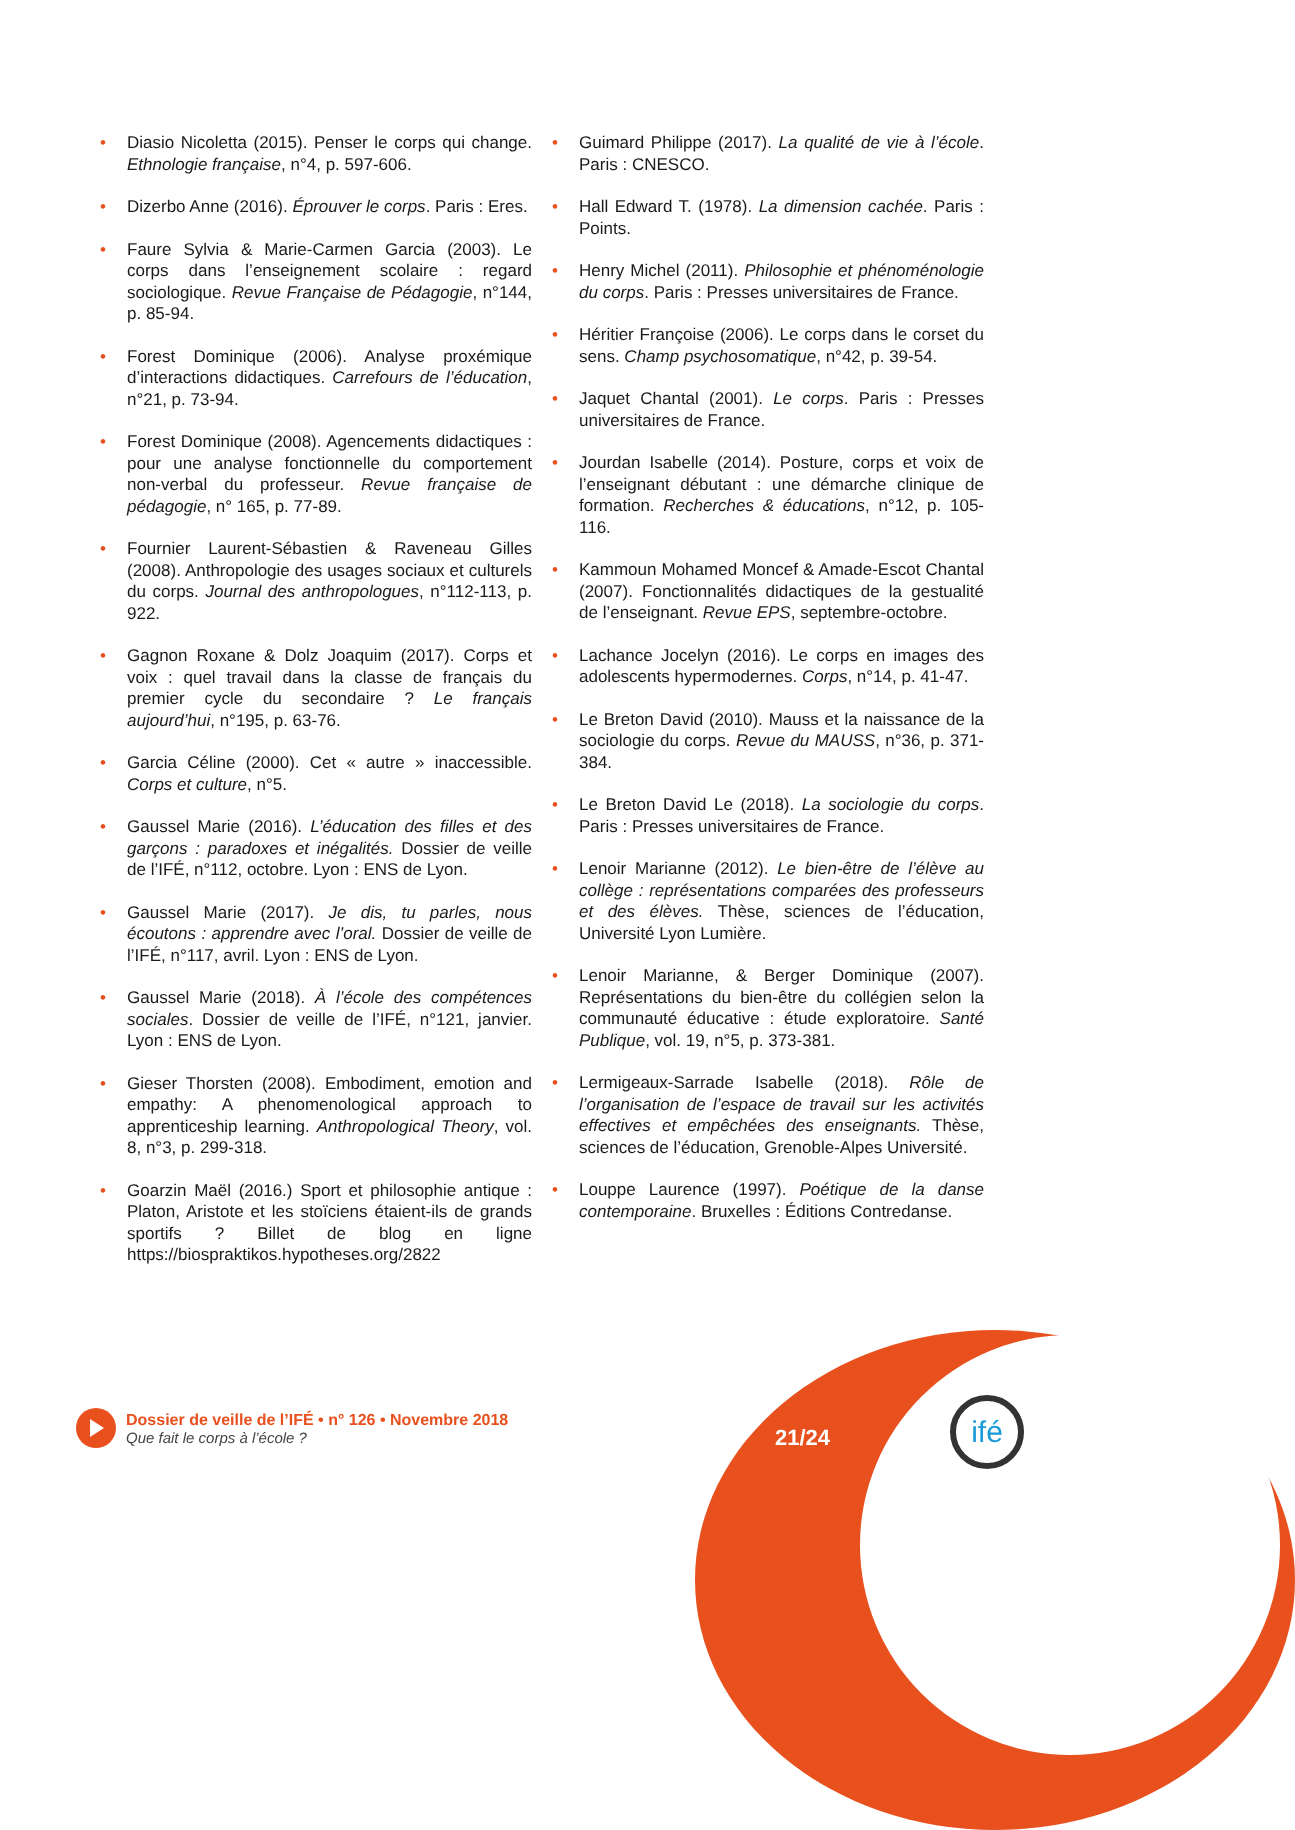• Diasio Nicoletta (2015). Penser le corps qui change. Ethnologie française, n°4, p. 597-606.
• Dizerbo Anne (2016). Éprouver le corps. Paris : Eres.
• Faure Sylvia & Marie-Carmen Garcia (2003). Le corps dans l’enseignement scolaire : regard sociologique. Revue Française de Pédagogie, n°144, p. 85-94.
• Forest Dominique (2006). Analyse proxémique d’interactions didactiques. Carrefours de l’éducation, n°21, p. 73-94.
• Forest Dominique (2008). Agencements didactiques : pour une analyse fonctionnelle du comportement non-verbal du professeur. Revue française de pédagogie, n° 165, p. 77-89.
• Fournier Laurent-Sébastien & Raveneau Gilles (2008). Anthropologie des usages sociaux et culturels du corps. Journal des anthropologues, n°112-113, p. 922.
• Gagnon Roxane & Dolz Joaquim (2017). Corps et voix : quel travail dans la classe de français du premier cycle du secondaire ? Le français aujourd’hui, n°195, p. 63-76.
• Garcia Céline (2000). Cet « autre » inaccessible. Corps et culture, n°5.
• Gaussel Marie (2016). L’éducation des filles et des garçons : paradoxes et inégalités. Dossier de veille de l’IFÉ, n°112, octobre. Lyon : ENS de Lyon.
• Gaussel Marie (2017). Je dis, tu parles, nous écoutons : apprendre avec l’oral. Dossier de veille de l’IFÉ, n°117, avril. Lyon : ENS de Lyon.
• Gaussel Marie (2018). À l’école des compétences sociales. Dossier de veille de l’IFÉ, n°121, janvier. Lyon : ENS de Lyon.
• Gieser Thorsten (2008). Embodiment, emotion and empathy: A phenomenological approach to apprenticeship learning. Anthropological Theory, vol. 8, n°3, p. 299-318.
• Goarzin Maël (2016.) Sport et philosophie antique : Platon, Aristote et les stoïciens étaient-ils de grands sportifs ? Billet de blog en ligne https://biospraktikos.hypotheses.org/2822
• Guimard Philippe (2017). La qualité de vie à l’école. Paris : CNESCO.
• Hall Edward T. (1978). La dimension cachée. Paris : Points.
• Henry Michel (2011). Philosophie et phénoménologie du corps. Paris : Presses universitaires de France.
• Héritier Françoise (2006). Le corps dans le corset du sens. Champ psychosomatique, n°42, p. 39-54.
• Jaquet Chantal (2001). Le corps. Paris : Presses universitaires de France.
• Jourdan Isabelle (2014). Posture, corps et voix de l’enseignant débutant : une démarche clinique de formation. Recherches & éducations, n°12, p. 105-116.
• Kammoun Mohamed Moncef & Amade-Escot Chantal (2007). Fonctionnalités didactiques de la gestualité de l’enseignant. Revue EPS, septembre-octobre.
• Lachance Jocelyn (2016). Le corps en images des adolescents hypermodernes. Corps, n°14, p. 41-47.
• Le Breton David (2010). Mauss et la naissance de la sociologie du corps. Revue du MAUSS, n°36, p. 371-384.
• Le Breton David Le (2018). La sociologie du corps. Paris : Presses universitaires de France.
• Lenoir Marianne (2012). Le bien-être de l’élève au collège : représentations comparées des professeurs et des élèves. Thèse, sciences de l’éducation, Université Lyon Lumière.
• Lenoir Marianne, & Berger Dominique (2007). Représentations du bien-être du collégien selon la communauté éducative : étude exploratoire. Santé Publique, vol. 19, n°5, p. 373-381.
• Lermigeaux-Sarrade Isabelle (2018). Rôle de l’organisation de l’espace de travail sur les activités effectives et empêchées des enseignants. Thèse, sciences de l’éducation, Grenoble-Alpes Université.
• Louppe Laurence (1997). Poétique de la danse contemporaine. Bruxelles : Éditions Contredanse.
Dossier de veille de l’IFÉ • n° 126 • Novembre 2018
Que fait le corps à l’école ?
21/24
ifé